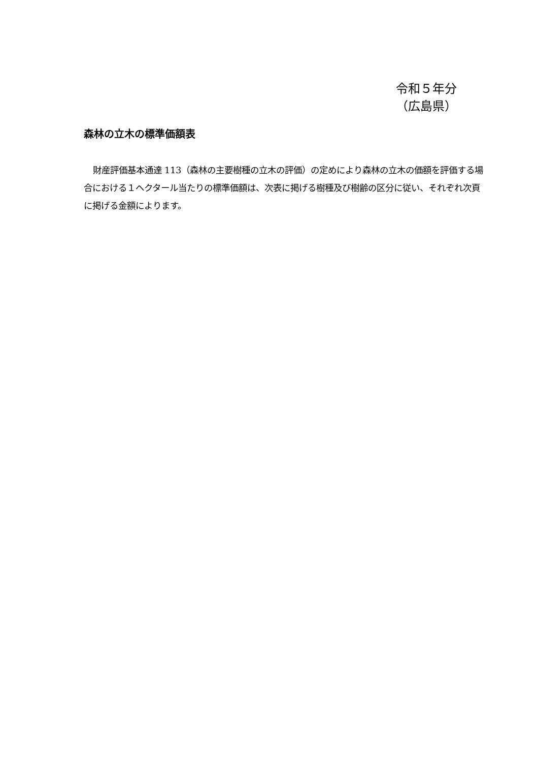令和５年分
（広島県）
森林の立木の標準価額表
財産評価基本通達 113（森林の主要樹種の立木の評価）の定めにより森林の立木の価額を評価する場合における１ヘクタール当たりの標準価額は、次表に掲げる樹種及び樹齢の区分に従い、それぞれ次頁に掲げる金額によります。